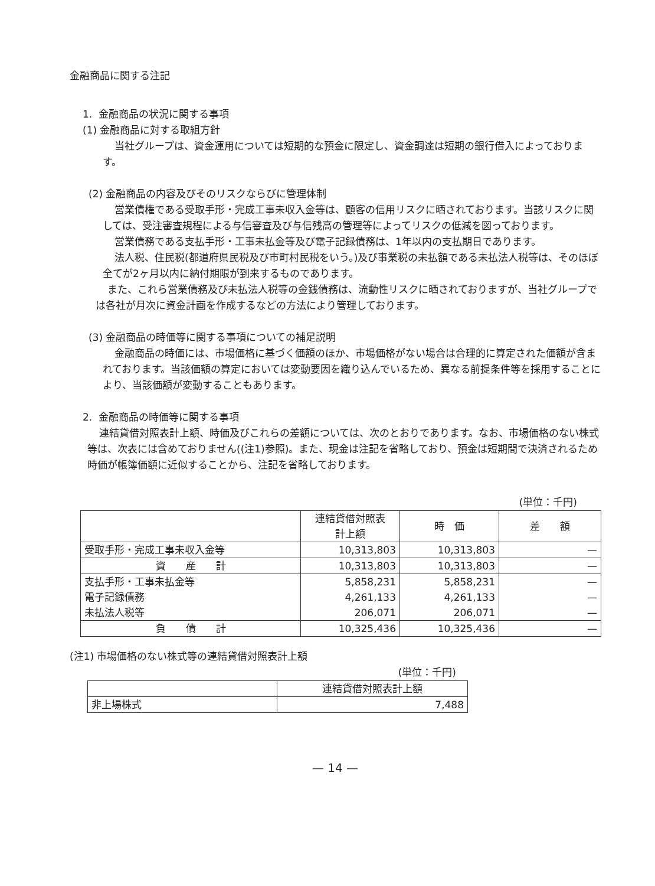金融商品に関する注記
1. 金融商品の状況に関する事項
(1) 金融商品に対する取組方針
当社グループは、資金運用については短期的な預金に限定し、資金調達は短期の銀行借入によっております。
(2) 金融商品の内容及びそのリスクならびに管理体制
営業債権である受取手形・完成工事未収入金等は、顧客の信用リスクに晒されております。当該リスクに関しては、受注審査規程による与信審査及び与信残高の管理等によってリスクの低減を図っております。
営業債務である支払手形・工事未払金等及び電子記録債務は、1年以内の支払期日であります。
法人税、住民税(都道府県民税及び市町村民税をいう。)及び事業税の未払額である未払法人税等は、そのほぼ全てが2ヶ月以内に納付期限が到来するものであります。
また、これら営業債務及び未払法人税等の金銭債務は、流動性リスクに晒されておりますが、当社グループでは各社が月次に資金計画を作成するなどの方法により管理しております。
(3) 金融商品の時価等に関する事項についての補足説明
金融商品の時価には、市場価格に基づく価額のほか、市場価格がない場合は合理的に算定された価額が含まれております。当該価額の算定においては変動要因を織り込んでいるため、異なる前提条件等を採用することにより、当該価額が変動することもあります。
2. 金融商品の時価等に関する事項
連結貸借対照表計上額、時価及びこれらの差額については、次のとおりであります。なお、市場価格のない株式等は、次表には含めておりません((注1)参照)。また、現金は注記を省略しており、預金は短期間で決済されるため時価が帳簿価額に近似することから、注記を省略しております。
(単位：千円)
| | 連結貸借対照表 計上額 | 時 価 | 差 額 |
| --- | --- | --- | --- |
| 受取手形・完成工事未収入金等 | 10,313,803 | 10,313,803 | — |
| 資 産 計 | 10,313,803 | 10,313,803 | — |
| 支払手形・工事未払金等 | 5,858,231 | 5,858,231 | — |
| 電子記録債務 | 4,261,133 | 4,261,133 | — |
| 未払法人税等 | 206,071 | 206,071 | — |
| 負 債 計 | 10,325,436 | 10,325,436 | — |
(注1) 市場価格のない株式等の連結貸借対照表計上額
(単位：千円)
| | 連結貸借対照表計上額 |
| --- | --- |
| 非上場株式 | 7,488 |
— 14 —